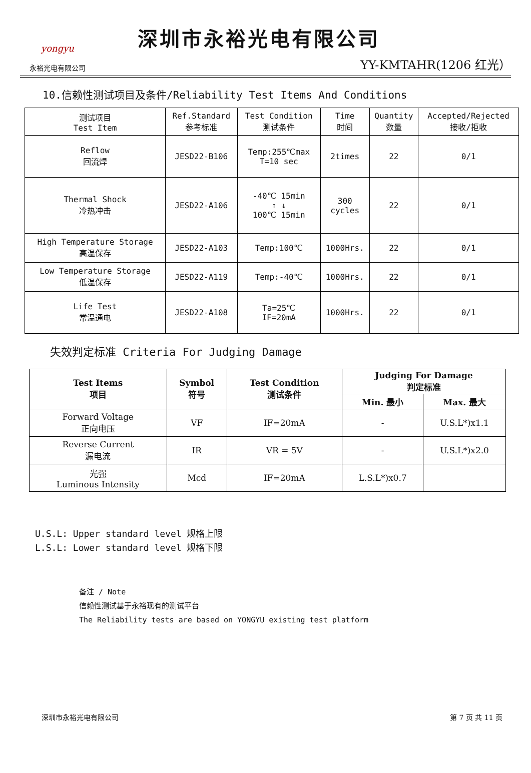yongyu
永裕光电有限公司
深圳市永裕光电有限公司
YY-KMTAHR(1206 红光）
10.信赖性测试项目及条件/Reliability Test Items And Conditions
| 测试项目 Test Item | Ref.Standard 参考标准 | Test Condition 测试条件 | Time 时间 | Quantity 数量 | Accepted/Rejected 接收/拒收 |
| --- | --- | --- | --- | --- | --- |
| Reflow 回流焊 | JESD22-B106 | Temp:255℃max T=10 sec | 2times | 22 | 0/1 |
| Thermal Shock 冷热冲击 | JESD22-A106 | -40℃ 15min ↑ ↓ 100℃ 15min | 300 cycles | 22 | 0/1 |
| High Temperature Storage 高温保存 | JESD22-A103 | Temp:100℃ | 1000Hrs. | 22 | 0/1 |
| Low Temperature Storage 低温保存 | JESD22-A119 | Temp:-40℃ | 1000Hrs. | 22 | 0/1 |
| Life Test 常温通电 | JESD22-A108 | Ta=25℃ IF=20mA | 1000Hrs. | 22 | 0/1 |
失效判定标准 Criteria For Judging Damage
| Test Items 项目 | Symbol 符号 | Test Condition 测试条件 | Judging For Damage 判定标准 | |
| --- | --- | --- | --- | --- |
| | | | Min. 最小 | Max. 最大 |
| Forward Voltage 正向电压 | VF | IF=20mA | - | U.S.L*)x1.1 |
| Reverse Current 漏电流 | IR | VR = 5V | - | U.S.L*)x2.0 |
| 光强 Luminous Intensity | Mcd | IF=20mA | L.S.L*)x0.7 | |
U.S.L: Upper standard level 规格上限
L.S.L: Lower standard level 规格下限
备注 / Note
信赖性测试基于永裕现有的测试平台
The Reliability tests are based on YONGYU existing test platform
深圳市永裕光电有限公司 第 7 页 共 11 页